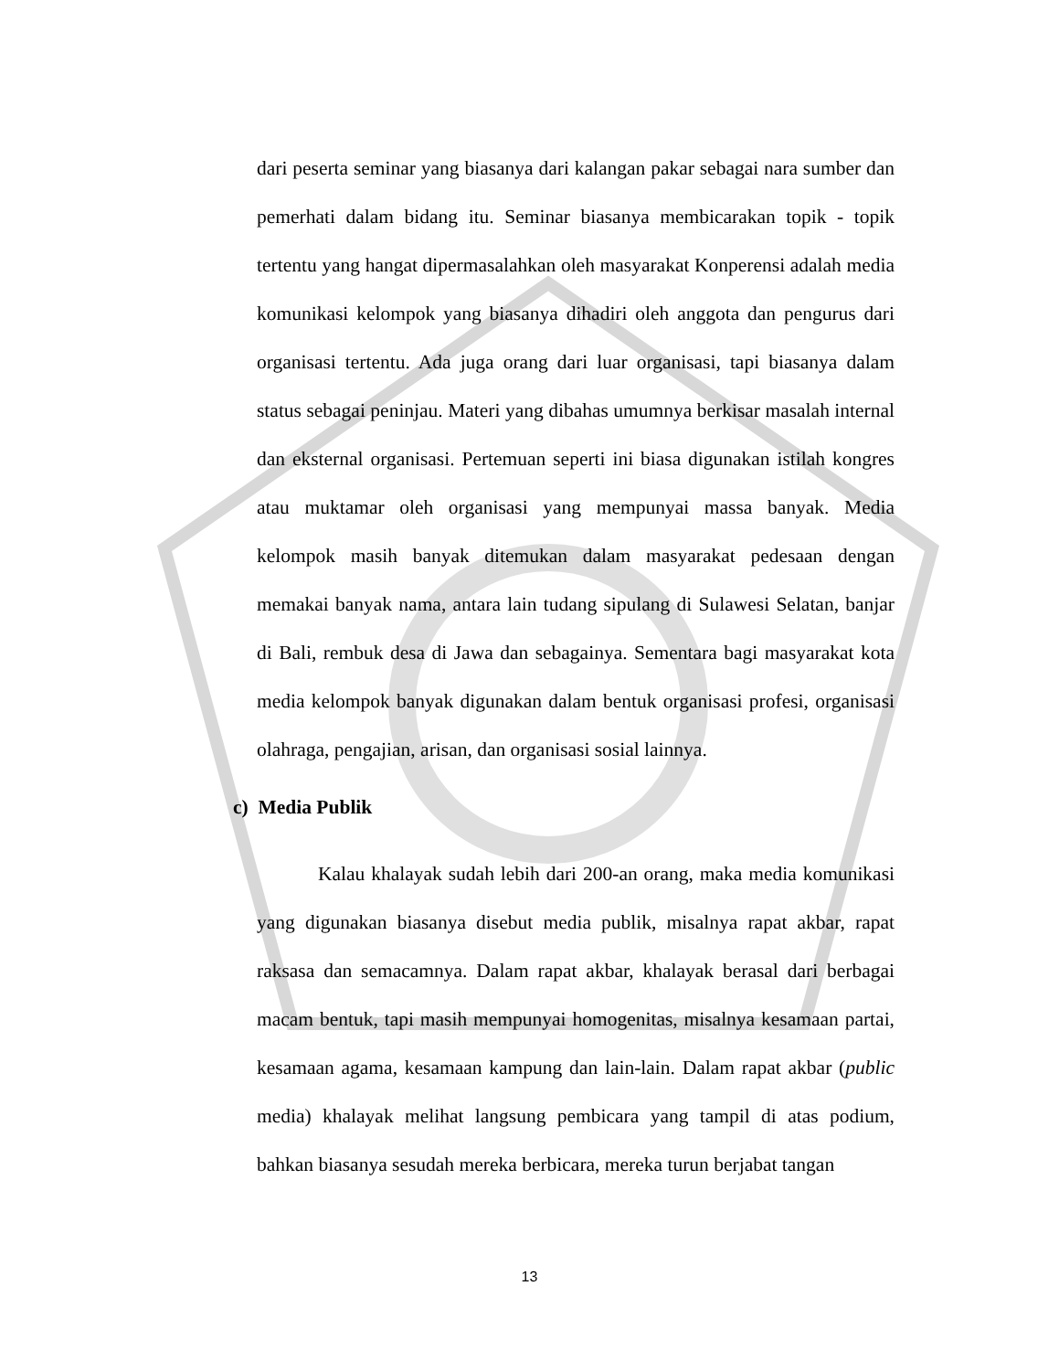dari peserta seminar yang biasanya dari kalangan pakar sebagai nara sumber dan pemerhati dalam bidang itu. Seminar biasanya membicarakan topik - topik tertentu yang hangat dipermasalahkan oleh masyarakat Konperensi adalah media komunikasi kelompok yang biasanya dihadiri oleh anggota dan pengurus dari organisasi tertentu. Ada juga orang dari luar organisasi, tapi biasanya dalam status sebagai peninjau. Materi yang dibahas umumnya berkisar masalah internal dan eksternal organisasi. Pertemuan seperti ini biasa digunakan istilah kongres atau muktamar oleh organisasi yang mempunyai massa banyak. Media kelompok masih banyak ditemukan dalam masyarakat pedesaan dengan memakai banyak nama, antara lain tudang sipulang di Sulawesi Selatan, banjar di Bali, rembuk desa di Jawa dan sebagainya. Sementara bagi masyarakat kota media kelompok banyak digunakan dalam bentuk organisasi profesi, organisasi olahraga, pengajian, arisan, dan organisasi sosial lainnya.
c) Media Publik
Kalau khalayak sudah lebih dari 200-an orang, maka media komunikasi yang digunakan biasanya disebut media publik, misalnya rapat akbar, rapat raksasa dan semacamnya. Dalam rapat akbar, khalayak berasal dari berbagai macam bentuk, tapi masih mempunyai homogenitas, misalnya kesamaan partai, kesamaan agama, kesamaan kampung dan lain-lain. Dalam rapat akbar (public media) khalayak melihat langsung pembicara yang tampil di atas podium, bahkan biasanya sesudah mereka berbicara, mereka turun berjabat tangan
13